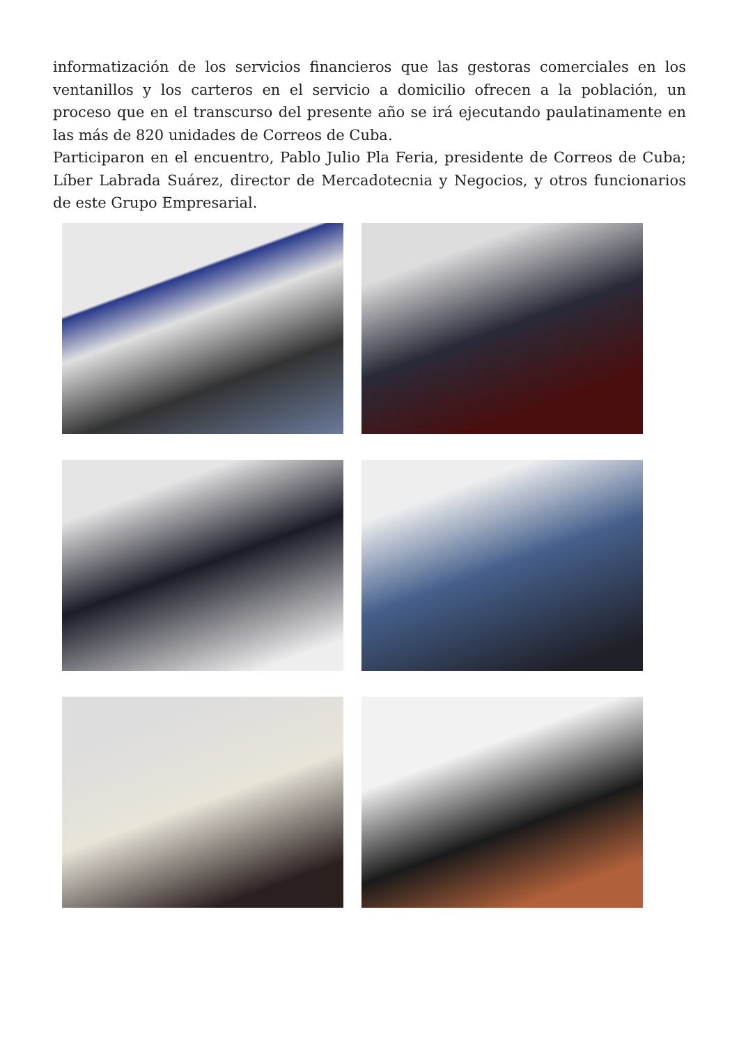informatización de los servicios financieros que las gestoras comerciales en los ventanillos y los carteros en el servicio a domicilio ofrecen a la población, un proceso que en el transcurso del presente año se irá ejecutando paulatinamente en las más de 820 unidades de Correos de Cuba.
Participaron en el encuentro, Pablo Julio Pla Feria, presidente de Correos de Cuba; Líber Labrada Suárez, director de Mercadotecnia y Negocios, y otros funcionarios de este Grupo Empresarial.